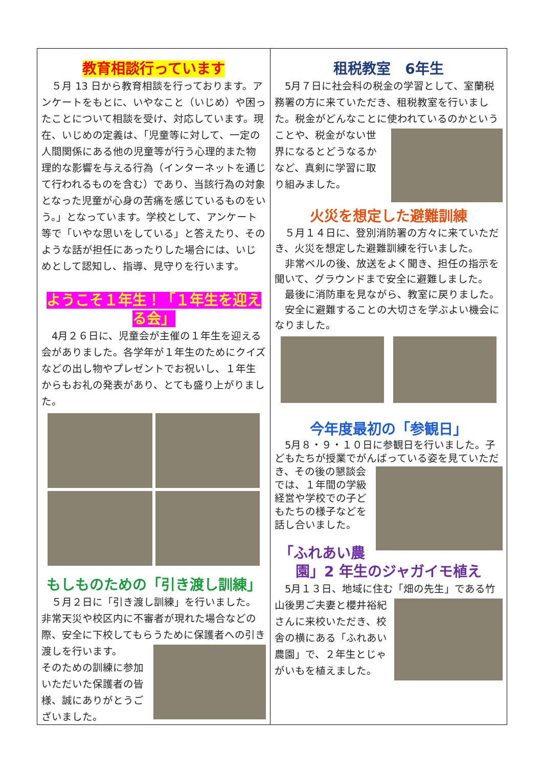教育相談行っています
　５月 13 日から教育相談を行っております。アンケートをもとに、いやなこと（いじめ）や困ったことについて相談を受け、対応しています。現在、いじめの定義は、「児童等に対して、一定の人間関係にある他の児童等が行う心理的また物理的な影響を与える行為（インターネットを通じて行われるものを含む）であり、当該行為の対象となった児童が心身の苦痛を感じているものをいう。」となっています。学校として、アンケート等で「いやな思いをしている」と答えたり、そのような話が担任にあったりした場合には、いじめとして認知し、指導、見守りを行います。
ようこそ１年生！「１年生を迎える会」
　4月２６日に、児童会が主催の１年生を迎える会がありました。各学年が１年生のためにクイズなどの出し物やプレゼントでお祝いし、１年生からもお礼の発表があり、とても盛り上がりました。
もしものための「引き渡し訓練」
　５月２日に「引き渡し訓練」を行いました。非常天災や校区内に不審者が現れた場合などの際、安全に下校してもらうために保護者への引 き渡しを行います。
そのための訓練に参加いただいた保護者の皆様、誠にありがとうございました。
租税教室　6年生
　5月７日に社会科の税金の学習として、室蘭税務署の方に来ていただき、租税教室を行いました。税金がどんなことに使われているのかと いうことや、税金がない世界になるとどうなるかなど、真剣に学習に取り組みました。
火災を想定した避難訓練
　５月１４日に、登別消防署の方々に来ていただき、火災を想定した避難訓練を行いました。
　非常ベルの後、放送をよく聞き、担任の指示を聞いて、グラウンドまで安全に避難しました。
　最後に消防車を見ながら、教室に戻りました。
　安全に避難することの大切さを学ぶよい機会になりました。
今年度最初の「参観日」
　5月８・９・１０日に参観日を行いました。子どもたちが授業でがんばっている姿を見てい ただき、その後の懇談会では、１年間の学級経営や学校での子どもたちの様子などを話し合いました。
「ふれあい農園」2 年生のジャガイモ植え
　5月１３日、地域に住む「畑の先生」である 竹山後男ご夫妻と櫻井裕紀さんに来校いただき、校舎の横にある「ふれあい農園」で、２年生とじゃがいもを植えました。